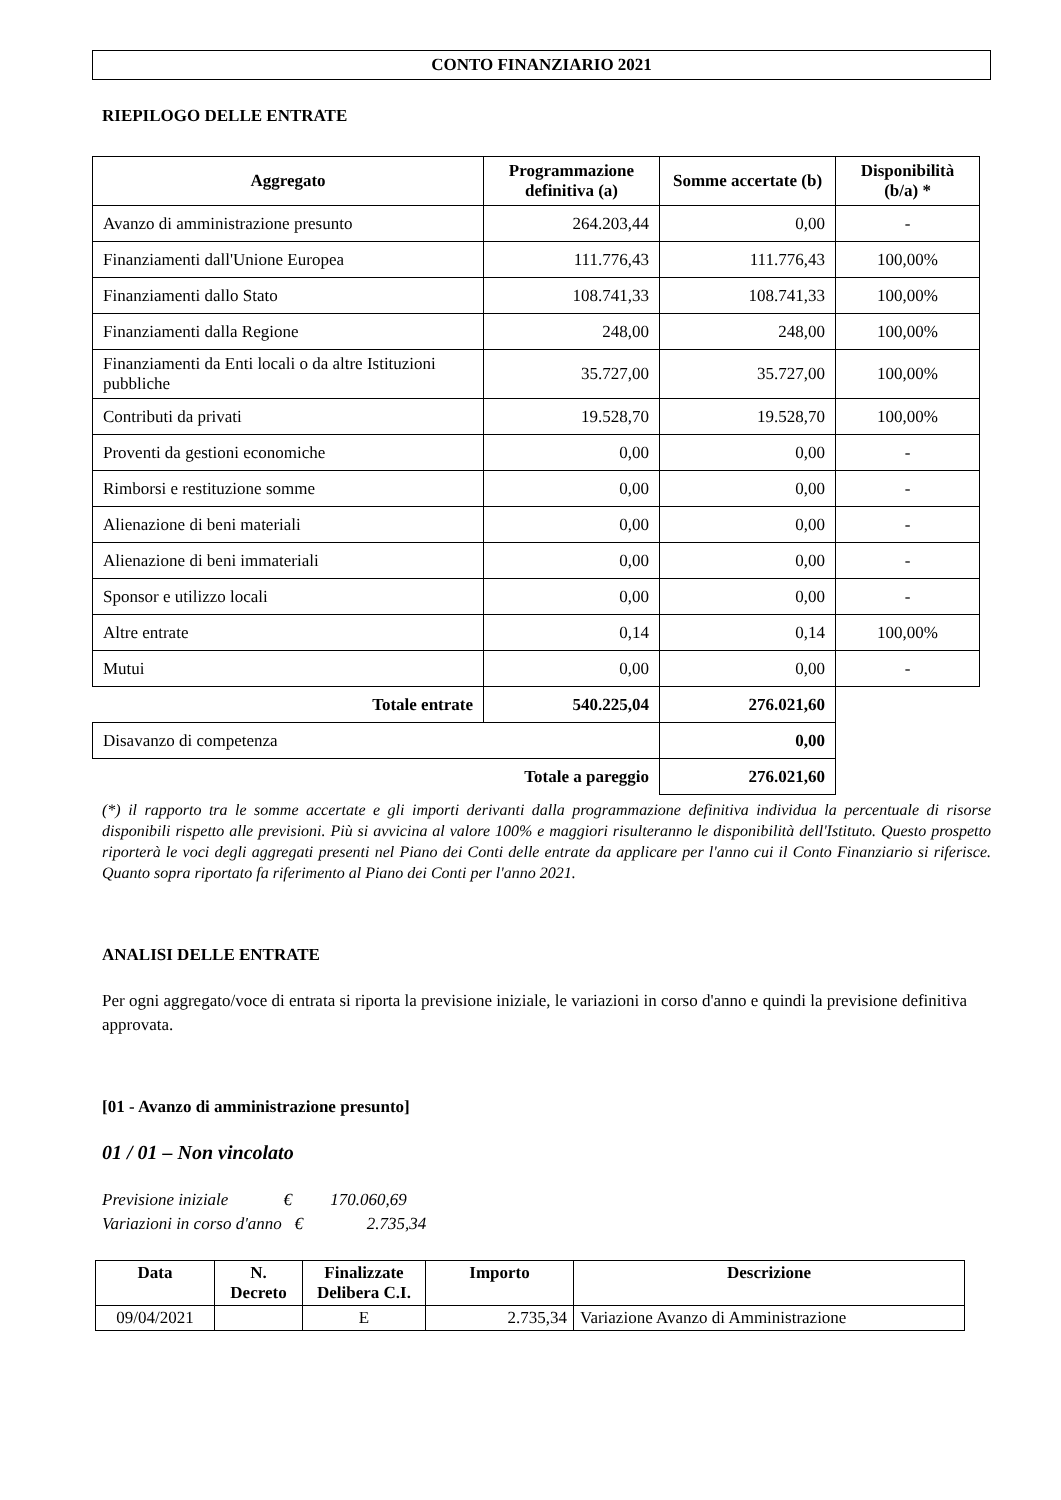CONTO FINANZIARIO 2021
RIEPILOGO DELLE ENTRATE
| Aggregato | Programmazione definitiva (a) | Somme accertate (b) | Disponibilità (b/a) * |
| --- | --- | --- | --- |
| Avanzo di amministrazione presunto | 264.203,44 | 0,00 | - |
| Finanziamenti dall'Unione Europea | 111.776,43 | 111.776,43 | 100,00% |
| Finanziamenti dallo Stato | 108.741,33 | 108.741,33 | 100,00% |
| Finanziamenti dalla Regione | 248,00 | 248,00 | 100,00% |
| Finanziamenti da Enti locali o da altre Istituzioni pubbliche | 35.727,00 | 35.727,00 | 100,00% |
| Contributi da privati | 19.528,70 | 19.528,70 | 100,00% |
| Proventi da gestioni economiche | 0,00 | 0,00 | - |
| Rimborsi e restituzione somme | 0,00 | 0,00 | - |
| Alienazione di beni materiali | 0,00 | 0,00 | - |
| Alienazione di beni immateriali | 0,00 | 0,00 | - |
| Sponsor e utilizzo locali | 0,00 | 0,00 | - |
| Altre entrate | 0,14 | 0,14 | 100,00% |
| Mutui | 0,00 | 0,00 | - |
| Totale entrate | 540.225,04 | 276.021,60 | |
| Disavanzo di competenza | | 0,00 | |
| Totale a pareggio | | 276.021,60 | |
(*) il rapporto tra le somme accertate e gli importi derivanti dalla programmazione definitiva individua la percentuale di risorse disponibili rispetto alle previsioni. Più si avvicina al valore 100% e maggiori risulteranno le disponibilità dell'Istituto. Questo prospetto riporterà le voci degli aggregati presenti nel Piano dei Conti delle entrate da applicare per l'anno cui il Conto Finanziario si riferisce. Quanto sopra riportato fa riferimento al Piano dei Conti per l'anno 2021.
ANALISI DELLE ENTRATE
Per ogni aggregato/voce di entrata si riporta la previsione iniziale, le variazioni in corso d'anno e quindi la previsione definitiva approvata.
[01 - Avanzo di amministrazione presunto]
01 / 01 – Non vincolato
Previsione iniziale € 170.060,69
Variazioni in corso d'anno € 2.735,34
| Data | N. Decreto | Finalizzate Delibera C.I. | Importo | Descrizione |
| --- | --- | --- | --- | --- |
| 09/04/2021 | | E | 2.735,34 | Variazione Avanzo di Amministrazione |